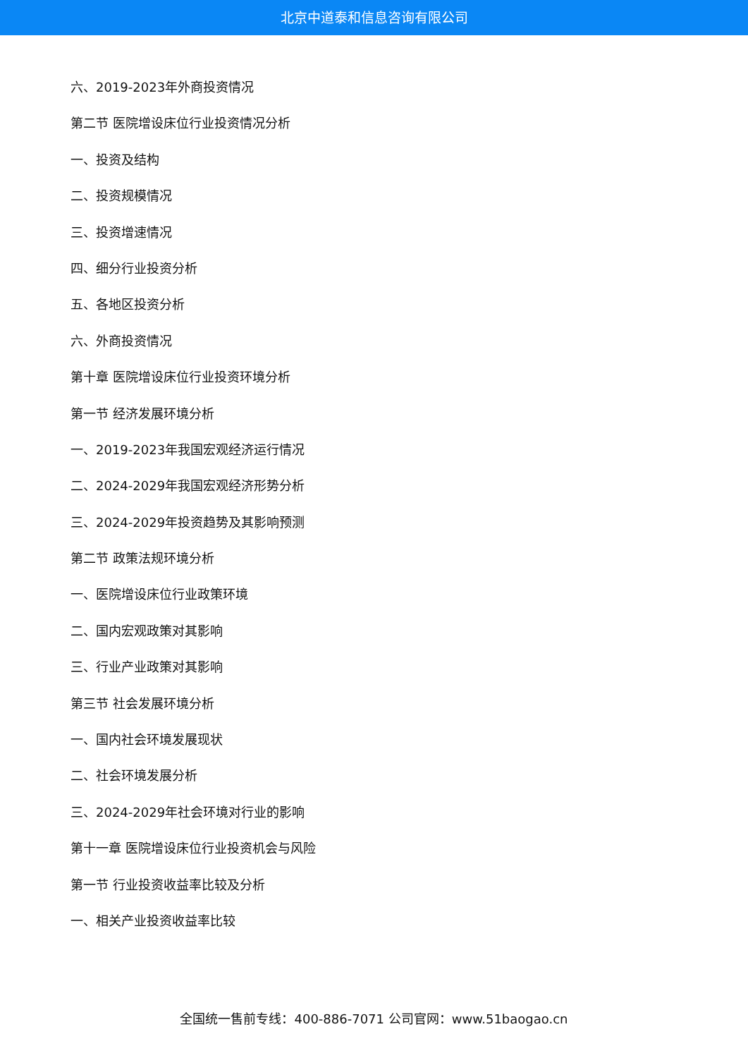北京中道泰和信息咨询有限公司
六、2019-2023年外商投资情况
第二节 医院增设床位行业投资情况分析
一、投资及结构
二、投资规模情况
三、投资增速情况
四、细分行业投资分析
五、各地区投资分析
六、外商投资情况
第十章 医院增设床位行业投资环境分析
第一节 经济发展环境分析
一、2019-2023年我国宏观经济运行情况
二、2024-2029年我国宏观经济形势分析
三、2024-2029年投资趋势及其影响预测
第二节 政策法规环境分析
一、医院增设床位行业政策环境
二、国内宏观政策对其影响
三、行业产业政策对其影响
第三节 社会发展环境分析
一、国内社会环境发展现状
二、社会环境发展分析
三、2024-2029年社会环境对行业的影响
第十一章 医院增设床位行业投资机会与风险
第一节 行业投资收益率比较及分析
一、相关产业投资收益率比较
全国统一售前专线：400-886-7071 公司官网：www.51baogao.cn